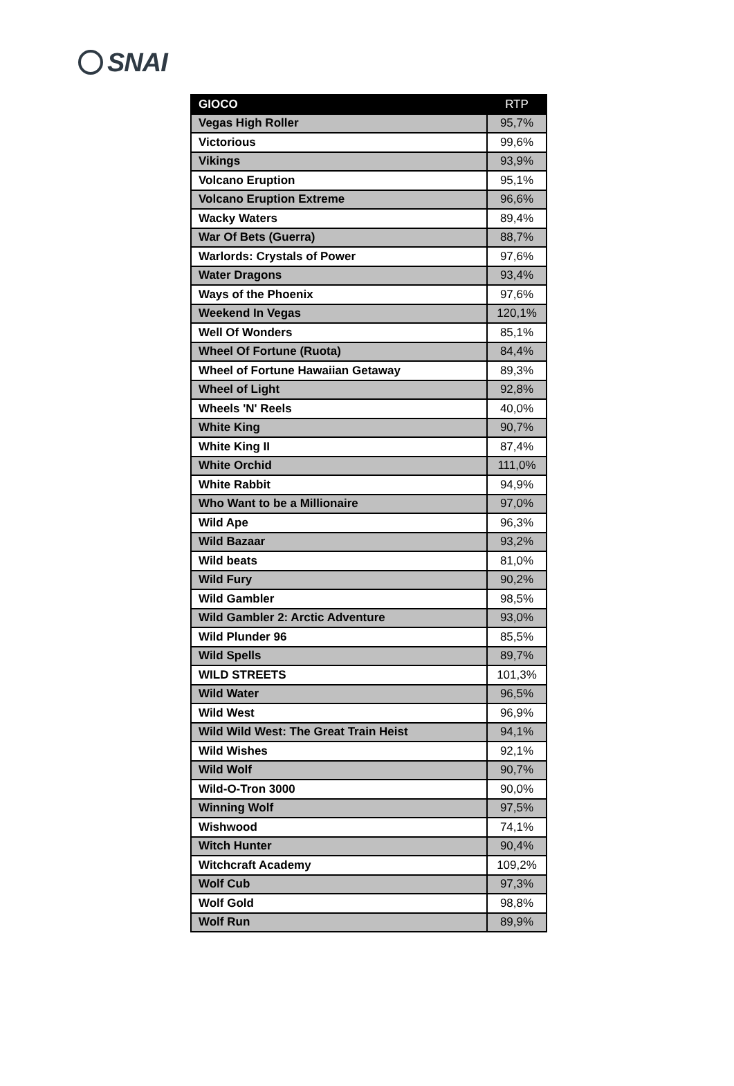SNAI
| GIOCO | RTP |
| --- | --- |
| Vegas High Roller | 95,7% |
| Victorious | 99,6% |
| Vikings | 93,9% |
| Volcano Eruption | 95,1% |
| Volcano Eruption Extreme | 96,6% |
| Wacky Waters | 89,4% |
| War Of Bets (Guerra) | 88,7% |
| Warlords: Crystals of Power | 97,6% |
| Water Dragons | 93,4% |
| Ways of the Phoenix | 97,6% |
| Weekend In Vegas | 120,1% |
| Well Of Wonders | 85,1% |
| Wheel Of Fortune (Ruota) | 84,4% |
| Wheel of Fortune Hawaiian Getaway | 89,3% |
| Wheel of Light | 92,8% |
| Wheels 'N' Reels | 40,0% |
| White King | 90,7% |
| White King II | 87,4% |
| White Orchid | 111,0% |
| White Rabbit | 94,9% |
| Who Want to be a Millionaire | 97,0% |
| Wild Ape | 96,3% |
| Wild Bazaar | 93,2% |
| Wild beats | 81,0% |
| Wild Fury | 90,2% |
| Wild Gambler | 98,5% |
| Wild Gambler 2: Arctic Adventure | 93,0% |
| Wild Plunder 96 | 85,5% |
| Wild Spells | 89,7% |
| WILD STREETS | 101,3% |
| Wild Water | 96,5% |
| Wild West | 96,9% |
| Wild Wild West: The Great Train Heist | 94,1% |
| Wild Wishes | 92,1% |
| Wild Wolf | 90,7% |
| Wild-O-Tron 3000 | 90,0% |
| Winning Wolf | 97,5% |
| Wishwood | 74,1% |
| Witch Hunter | 90,4% |
| Witchcraft Academy | 109,2% |
| Wolf Cub | 97,3% |
| Wolf Gold | 98,8% |
| Wolf Run | 89,9% |